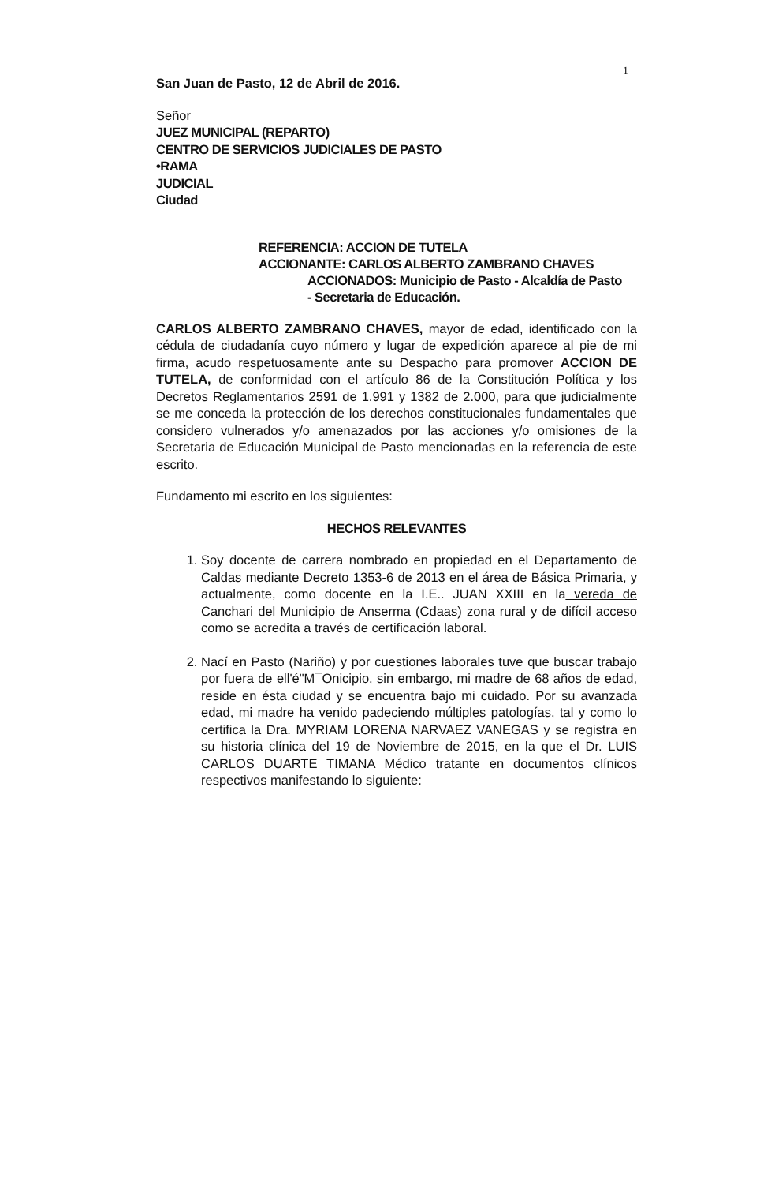1
San Juan de Pasto, 12 de Abril de 2016.
Señor
JUEZ MUNICIPAL (REPARTO)
CENTRO DE SERVICIOS JUDICIALES DE PASTO
•RAMA
JUDICIAL
Ciudad
REFERENCIA: ACCION DE TUTELA
ACCIONANTE: CARLOS ALBERTO ZAMBRANO CHAVES
ACCIONADOS: Municipio de Pasto - Alcaldía de Pasto
- Secretaria de Educación.
CARLOS ALBERTO ZAMBRANO CHAVES, mayor de edad, identificado con la cédula de ciudadanía cuyo número y lugar de expedición aparece al pie de mi firma, acudo respetuosamente ante su Despacho para promover ACCION DE TUTELA, de conformidad con el artículo 86 de la Constitución Política y los Decretos Reglamentarios 2591 de 1.991 y 1382 de 2.000, para que judicialmente se me conceda la protección de los derechos constitucionales fundamentales que considero vulnerados y/o amenazados por las acciones y/o omisiones de la Secretaria de Educación Municipal de Pasto mencionadas en la referencia de este escrito.
Fundamento mi escrito en los siguientes:
HECHOS RELEVANTES
1. Soy docente de carrera nombrado en propiedad en el Departamento de Caldas mediante Decreto 1353-6 de 2013 en el área de Básica Primaria, y actualmente, como docente en la I.E.. JUAN XXIII en la vereda de Canchari del Municipio de Anserma (Cdaas) zona rural y de difícil acceso como se acredita a través de certificación laboral.
2. Nací en Pasto (Nariño) y por cuestiones laborales tuve que buscar trabajo por fuera de ell'é"M¯Onicipio, sin embargo, mi madre de 68 años de edad, reside en ésta ciudad y se encuentra bajo mi cuidado. Por su avanzada edad, mi madre ha venido padeciendo múltiples patologías, tal y como lo certifica la Dra. MYRIAM LORENA NARVAEZ VANEGAS y se registra en su historia clínica del 19 de Noviembre de 2015, en la que el Dr. LUIS CARLOS DUARTE TIMANA Médico tratante en documentos clínicos respectivos manifestando lo siguiente: